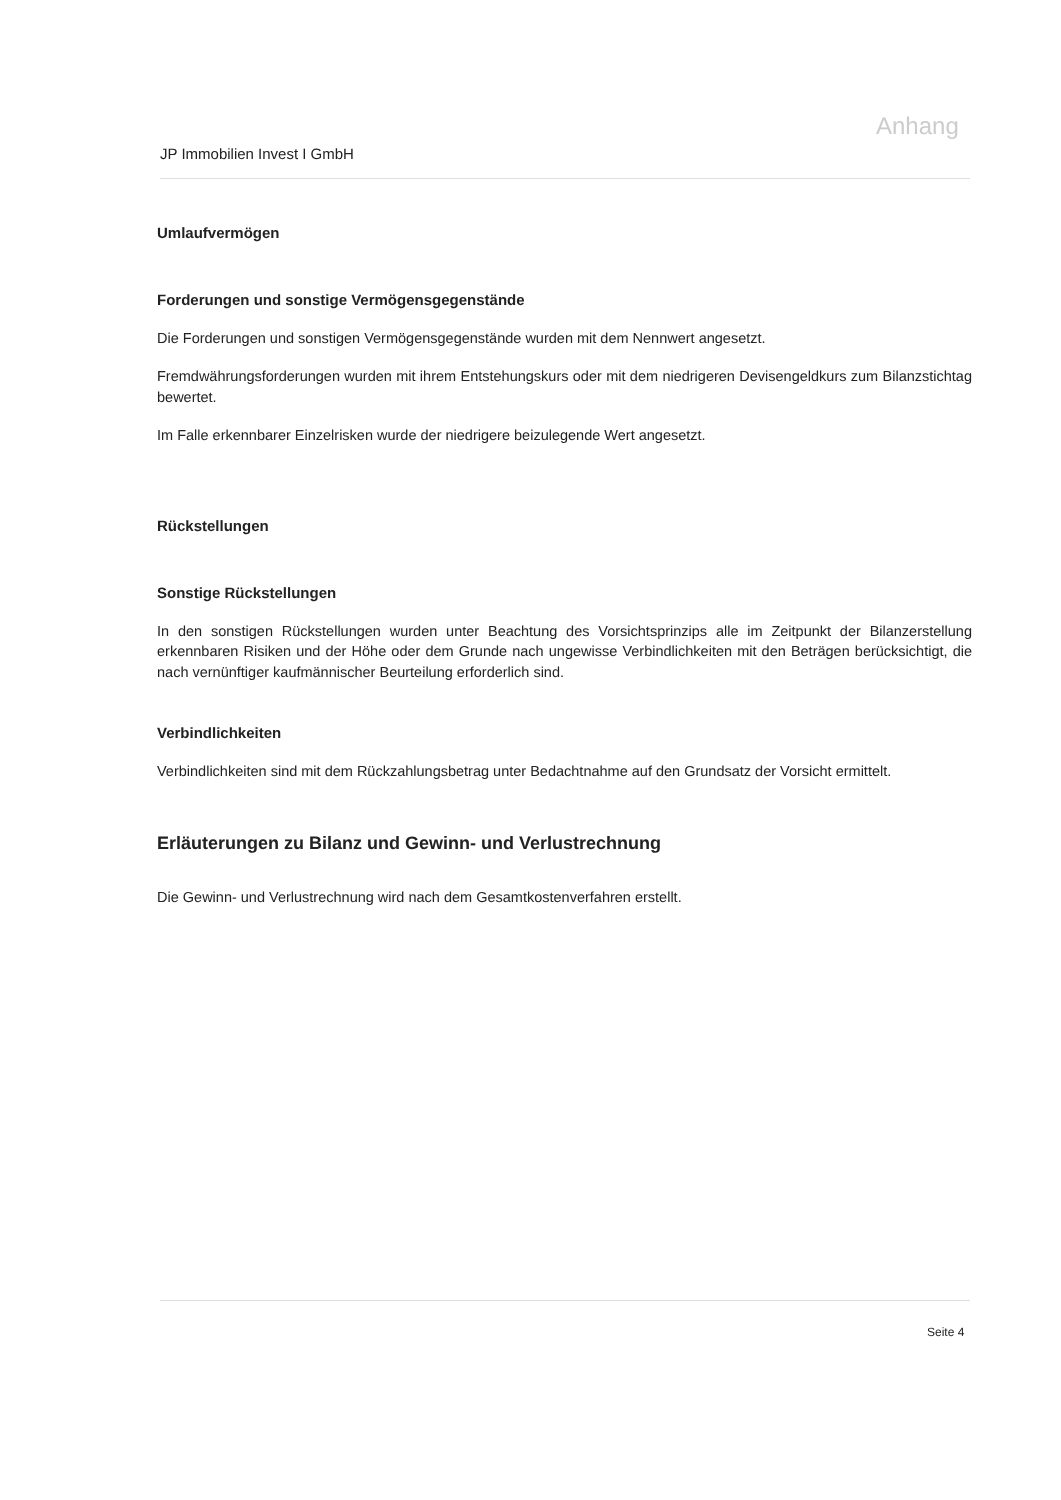Anhang
JP Immobilien Invest I GmbH
Umlaufvermögen
Forderungen und sonstige Vermögensgegenstände
Die Forderungen und sonstigen Vermögensgegenstände wurden mit dem Nennwert angesetzt.
Fremdwährungsforderungen wurden mit ihrem Entstehungskurs oder mit dem niedrigeren Devisengeldkurs zum Bilanzstichtag bewertet.
Im Falle erkennbarer Einzelrisken wurde der niedrigere beizulegende Wert angesetzt.
Rückstellungen
Sonstige Rückstellungen
In den sonstigen Rückstellungen wurden unter Beachtung des Vorsichtsprinzips alle im Zeitpunkt der Bilanzerstellung erkennbaren Risiken und der Höhe oder dem Grunde nach ungewisse Verbindlichkeiten mit den Beträgen berücksichtigt, die nach vernünftiger kaufmännischer Beurteilung erforderlich sind.
Verbindlichkeiten
Verbindlichkeiten sind mit dem Rückzahlungsbetrag unter Bedachtnahme auf den Grundsatz der Vorsicht ermittelt.
Erläuterungen zu Bilanz und Gewinn- und Verlustrechnung
Die Gewinn- und Verlustrechnung wird nach dem Gesamtkostenverfahren erstellt.
Seite 4